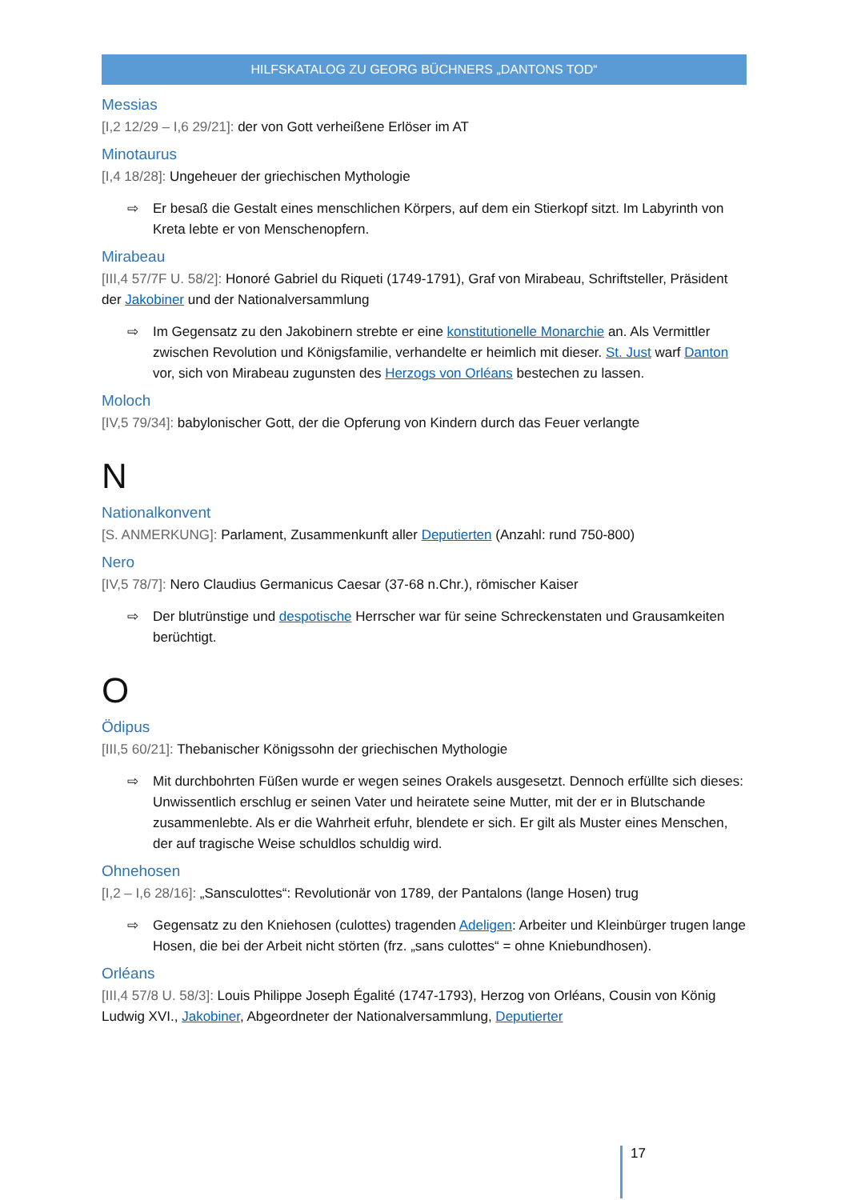HILFSKATALOG ZU GEORG BÜCHNERS „DANTONS TOD“
Messias
[I,2 12/29 – I,6 29/21]: der von Gott verheißene Erlöser im AT
Minotaurus
[I,4 18/28]: Ungeheuer der griechischen Mythologie
⇨ Er besaß die Gestalt eines menschlichen Körpers, auf dem ein Stierkopf sitzt. Im Labyrinth von Kreta lebte er von Menschenopfern.
Mirabeau
[III,4 57/7F U. 58/2]: Honoré Gabriel du Riqueti (1749-1791), Graf von Mirabeau, Schriftsteller, Präsident der Jakobiner und der Nationalversammlung
⇨ Im Gegensatz zu den Jakobinern strebte er eine konstitutionelle Monarchie an. Als Vermittler zwischen Revolution und Königsfamilie, verhandelte er heimlich mit dieser. St. Just warf Danton vor, sich von Mirabeau zugunsten des Herzogs von Orléans bestechen zu lassen.
Moloch
[IV,5 79/34]: babylonischer Gott, der die Opferung von Kindern durch das Feuer verlangte
N
Nationalkonvent
[S. ANMERKUNG]: Parlament, Zusammenkunft aller Deputierten (Anzahl: rund 750-800)
Nero
[IV,5 78/7]: Nero Claudius Germanicus Caesar (37-68 n.Chr.), römischer Kaiser
⇨ Der blutrünstige und despotische Herrscher war für seine Schreckenstaten und Grausamkeiten berüchtigt.
O
Ödipus
[III,5 60/21]: Thebanischer Königssohn der griechischen Mythologie
⇨ Mit durchbohrten Füßen wurde er wegen seines Orakels ausgesetzt. Dennoch erfüllte sich dieses: Unwissentlich erschlug er seinen Vater und heiratete seine Mutter, mit der er in Blutschande zusammenlebte. Als er die Wahrheit erfuhr, blendete er sich. Er gilt als Muster eines Menschen, der auf tragische Weise schuldlos schuldig wird.
Ohnehosen
[I,2 – I,6 28/16]: „Sansculottes“: Revolutionär von 1789, der Pantalons (lange Hosen) trug
⇨ Gegensatz zu den Kniehosen (culottes) tragenden Adeligen: Arbeiter und Kleinbürger trugen lange Hosen, die bei der Arbeit nicht störten (frz. „sans culottes“ = ohne Kniebundhosen).
Orléans
[III,4 57/8 U. 58/3]: Louis Philippe Joseph Égalité (1747-1793), Herzog von Orléans, Cousin von König Ludwig XVI., Jakobiner, Abgeordneter der Nationalversammlung, Deputierter
17